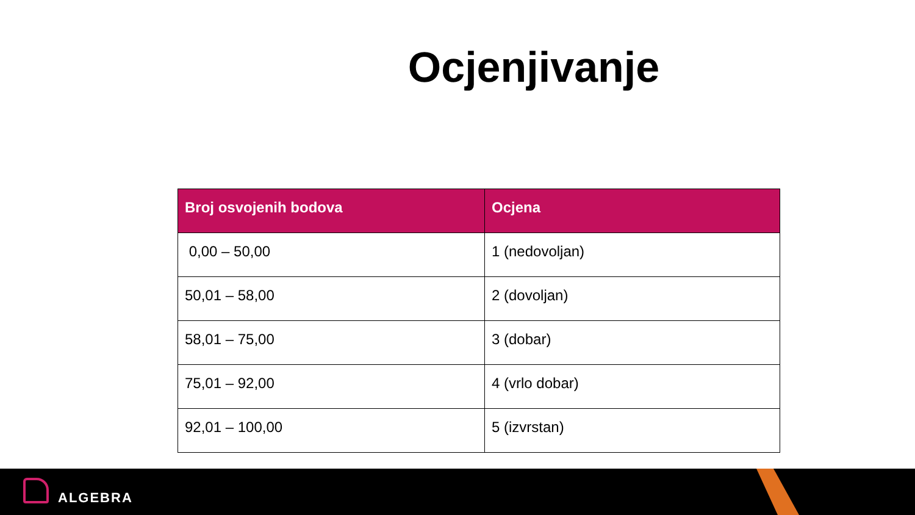Ocjenjivanje
| Broj osvojenih bodova | Ocjena |
| --- | --- |
| 0,00 – 50,00 | 1 (nedovoljan) |
| 50,01 – 58,00 | 2 (dovoljan) |
| 58,01 – 75,00 | 3 (dobar) |
| 75,01 – 92,00 | 4 (vrlo dobar) |
| 92,01 – 100,00 | 5 (izvrstan) |
ALGEBRA